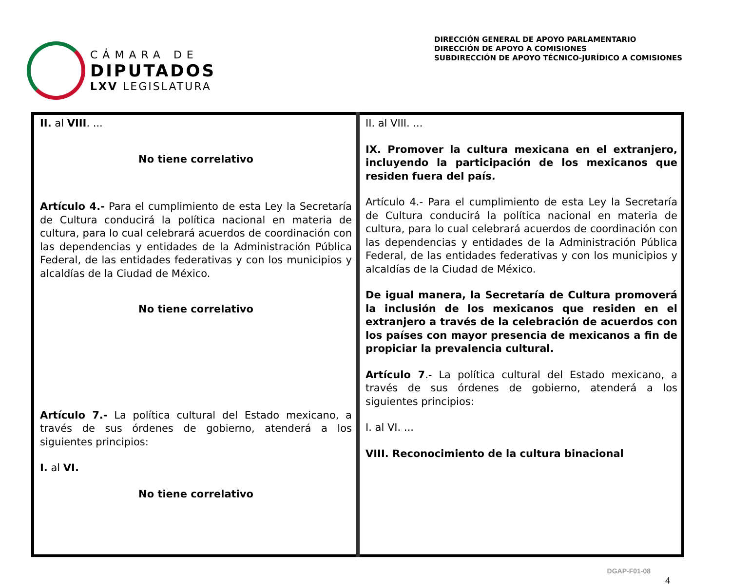CÁMARA DE
DIPUTADOS
LXV LEGISLATURA
DIRECCIÓN GENERAL DE APOYO PARLAMENTARIO
DIRECCIÓN DE APOYO A COMISIONES
SUBDIRECCIÓN DE APOYO TÉCNICO-JURÍDICO A COMISIONES
| II. al VIII . ... No tiene correlativo Artículo 4.- Para el cumplimiento de esta Ley la Secretaría de Cultura conducirá la política nacional en materia de cultura, para lo cual celebrará acuerdos de coordinación con las dependencias y entidades de la Administración Pública Federal, de las entidades federativas y con los municipios y alcaldías de la Ciudad de México. No tiene correlativo Artículo 7.- La política cultural del Estado mexicano, a través de sus órdenes de gobierno, atenderá a los siguientes principios: I. al VI. No tiene correlativo | II. al VIII. ... IX. Promover la cultura mexicana en el extranjero, incluyendo la participación de los mexicanos que residen fuera del país. Artículo 4.- Para el cumplimiento de esta Ley la Secretaría de Cultura conducirá la política nacional en materia de cultura, para lo cual celebrará acuerdos de coordinación con las dependencias y entidades de la Administración Pública Federal, de las entidades federativas y con los municipios y alcaldías de la Ciudad de México. De igual manera, la Secretaría de Cultura promoverá la inclusión de los mexicanos que residen en el extranjero a través de la celebración de acuerdos con los países con mayor presencia de mexicanos a fin de propiciar la prevalencia cultural. Artículo 7 .- La política cultural del Estado mexicano, a través de sus órdenes de gobierno, atenderá a los siguientes principios: I. al VI. ... VIII. Reconocimiento de la cultura binacional |
DGAP-F01-08
4